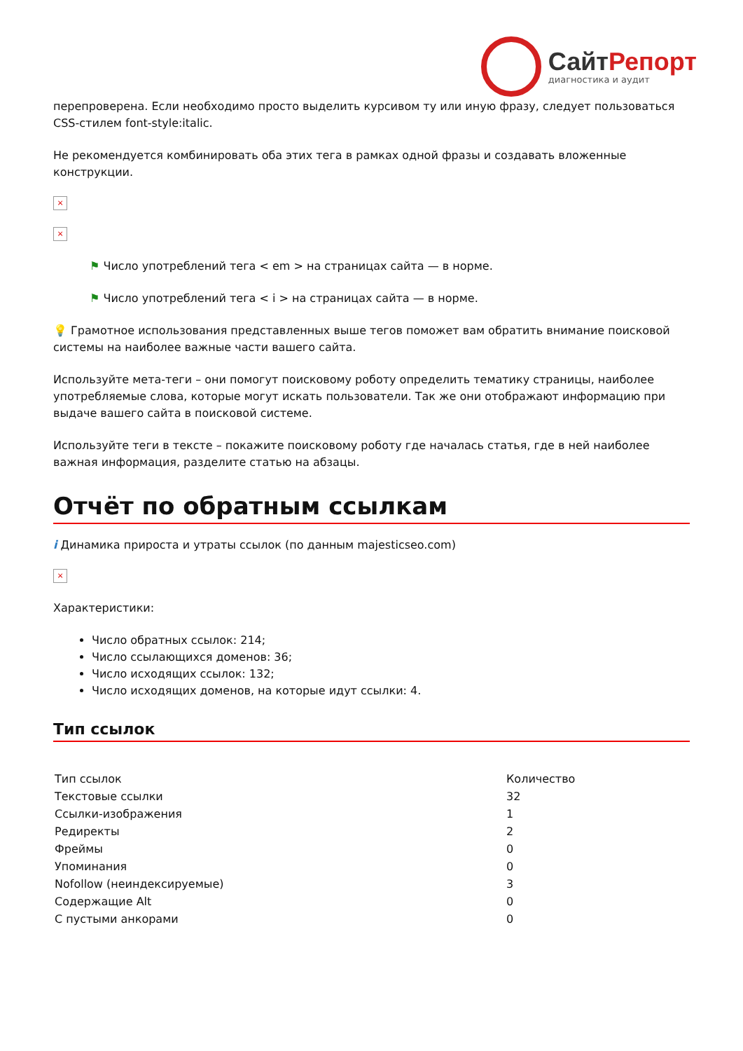Сайт Репорт
диагностика и аудит
перепроверена. Если необходимо просто выделить курсивом ту или иную фразу, следует пользоваться CSS-стилем font-style:italic.
Не рекомендуется комбинировать оба этих тега в рамках одной фразы и создавать вложенные конструкции.
×
×
⚑ Число употреблений тега < em > на страницах сайта — в норме.
⚑ Число употреблений тега < i > на страницах сайта — в норме.
💡 Грамотное использования представленных выше тегов поможет вам обратить внимание поисковой системы на наиболее важные части вашего сайта.
Используйте мета-теги – они помогут поисковому роботу определить тематику страницы, наиболее употребляемые слова, которые могут искать пользователи. Так же они отображают информацию при выдаче вашего сайта в поисковой системе.
Используйте теги в тексте – покажите поисковому роботу где началась статья, где в ней наиболее важная информация, разделите статью на абзацы.
Отчёт по обратным ссылкам
i Динамика прироста и утраты ссылок (по данным majesticseo.com)
×
Характеристики:
Число обратных ссылок: 214;
Число ссылающихся доменов: 36;
Число исходящих ссылок: 132;
Число исходящих доменов, на которые идут ссылки: 4.
Тип ссылок
| Тип ссылок | Количество |
| --- | --- |
| Текстовые ссылки | 32 |
| Ссылки-изображения | 1 |
| Редиректы | 2 |
| Фреймы | 0 |
| Упоминания | 0 |
| Nofollow (неиндексируемые) | 3 |
| Содержащие Alt | 0 |
| С пустыми анкорами | 0 |